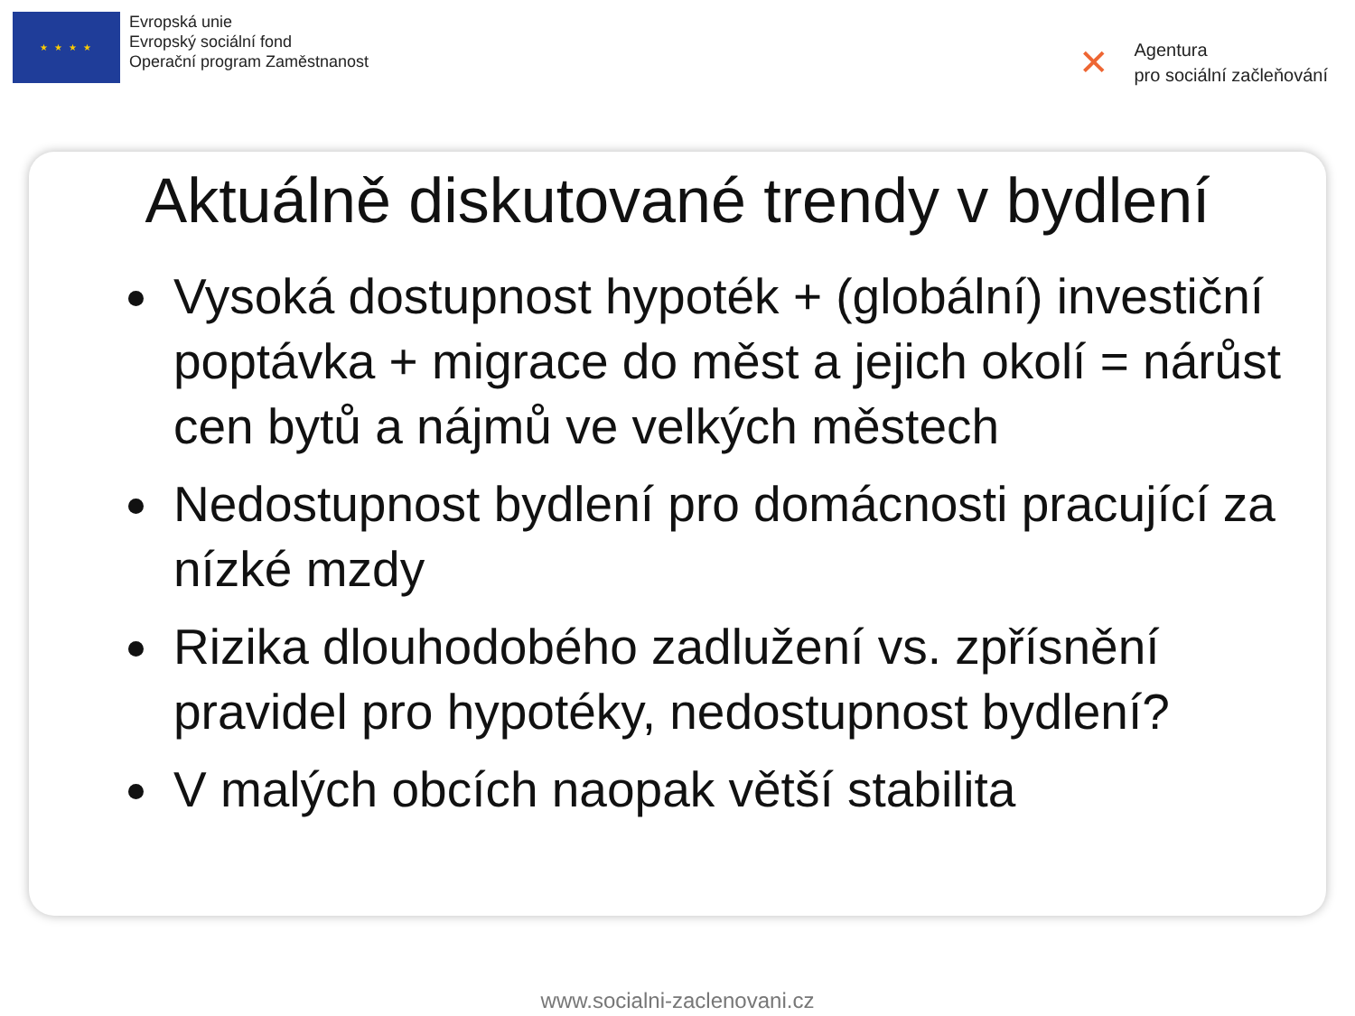★ ★ ★ ★
Evropská unie
Evropský sociální fond
Operační program Zaměstnanost
✕
Agentura
pro sociální začleňování
Aktuálně diskutované trendy v bydlení
Vysoká dostupnost hypoték + (globální) investiční poptávka + migrace do měst a jejich okolí = nárůst cen bytů a nájmů ve velkých městech
Nedostupnost bydlení pro domácnosti pracující za nízké mzdy
Rizika dlouhodobého zadlužení vs. zpřísnění pravidel pro hypotéky, nedostupnost bydlení?
V malých obcích naopak větší stabilita
www.socialni-zaclenovani.cz